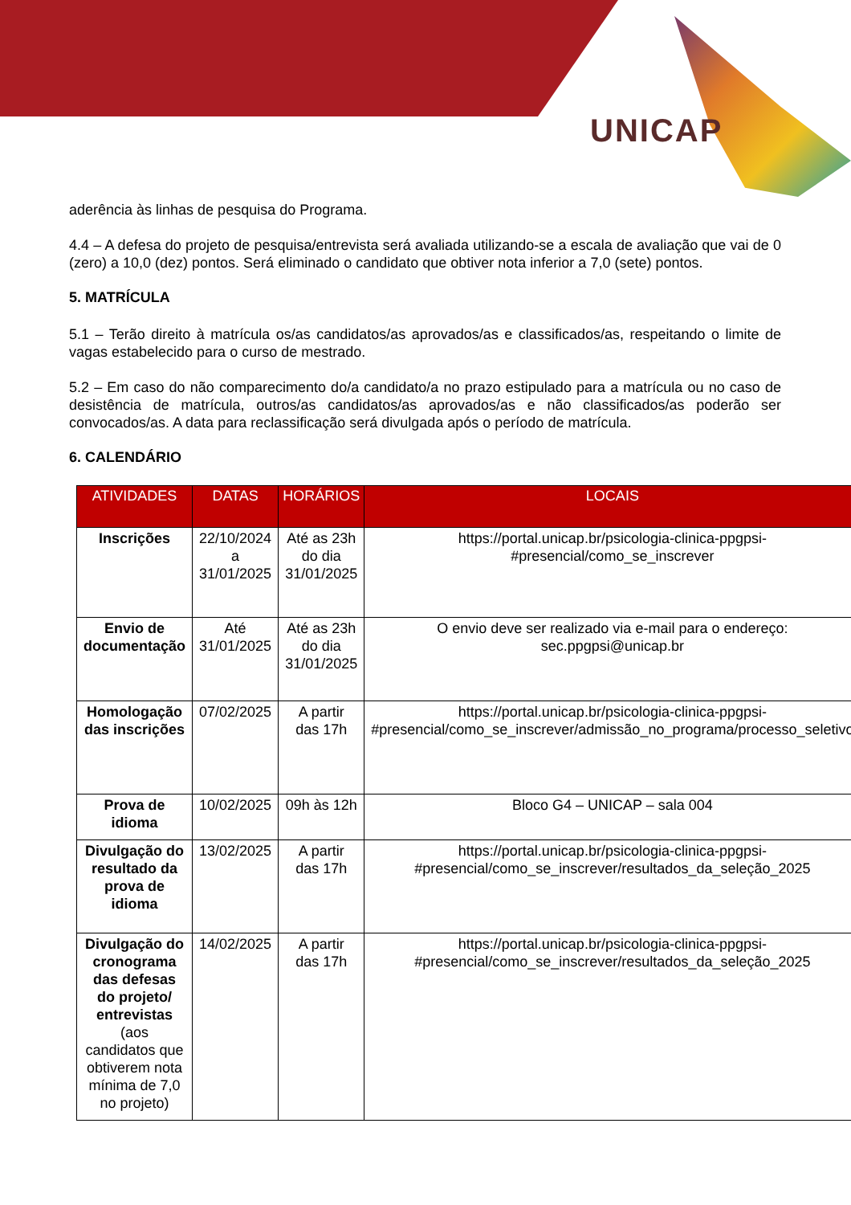UNICAP
aderência às linhas de pesquisa do Programa.
4.4 – A defesa do projeto de pesquisa/entrevista será avaliada utilizando-se a escala de avaliação que vai de 0 (zero) a 10,0 (dez) pontos. Será eliminado o candidato que obtiver nota inferior a 7,0 (sete) pontos.
5. MATRÍCULA
5.1 – Terão direito à matrícula os/as candidatos/as aprovados/as e classificados/as, respeitando o limite de vagas estabelecido para o curso de mestrado.
5.2 – Em caso do não comparecimento do/a candidato/a no prazo estipulado para a matrícula ou no caso de desistência de matrícula, outros/as candidatos/as aprovados/as e não classificados/as poderão ser convocados/as. A data para reclassificação será divulgada após o período de matrícula.
6. CALENDÁRIO
| ATIVIDADES | DATAS | HORÁRIOS | LOCAIS |
| --- | --- | --- | --- |
| Inscrições | 22/10/2024 a 31/01/2025 | Até as 23h do dia 31/01/2025 | https://portal.unicap.br/psicologia-clinica-ppgpsi-#presencial/como_se_inscrever |
| Envio de documentação | Até 31/01/2025 | Até as 23h do dia 31/01/2025 | O envio deve ser realizado via e-mail para o endereço: sec.ppgpsi@unicap.br |
| Homologação das inscrições | 07/02/2025 | A partir das 17h | https://portal.unicap.br/psicologia-clinica-ppgpsi-#presencial/como_se_inscrever/admissão_no_programa/processo_seletivo |
| Prova de idioma | 10/02/2025 | 09h às 12h | Bloco G4 – UNICAP – sala 004 |
| Divulgação do resultado da prova de idioma | 13/02/2025 | A partir das 17h | https://portal.unicap.br/psicologia-clinica-ppgpsi-#presencial/como_se_inscrever/resultados_da_seleção_2025 |
| Divulgação do cronograma das defesas do projeto/ entrevistas (aos candidatos que obtiverem nota mínima de 7,0 no projeto) | 14/02/2025 | A partir das 17h | https://portal.unicap.br/psicologia-clinica-ppgpsi-#presencial/como_se_inscrever/resultados_da_seleção_2025 |